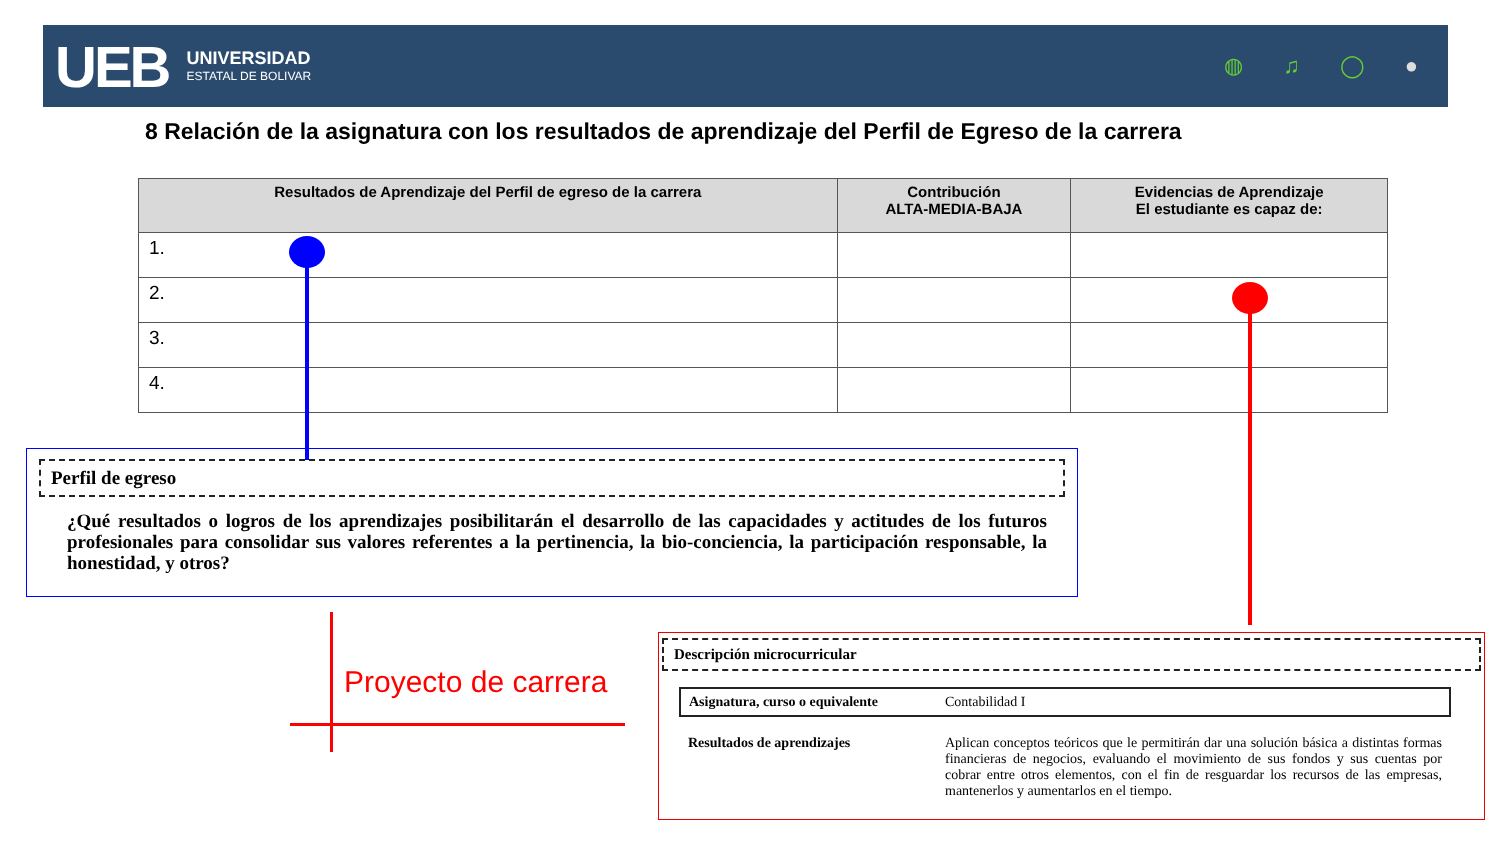UEB
UNIVERSIDAD
ESTATAL DE BOLIVAR
◍ ♫ ◯ ●
8 Relación de la asignatura con los resultados de aprendizaje del Perfil de Egreso de la carrera
| Resultados de Aprendizaje del Perfil de egreso de la carrera | Contribución ALTA-MEDIA-BAJA | Evidencias de Aprendizaje El estudiante es capaz de: |
| --- | --- | --- |
| 1. | | |
| 2. | | |
| 3. | | |
| 4. | | |
Perfil de egreso
¿Qué resultados o logros de los aprendizajes posibilitarán el desarrollo de las capacidades y actitudes de los futuros profesionales para consolidar sus valores referentes a la pertinencia, la bio-conciencia, la participación responsable, la honestidad, y otros?
Proyecto de carrera
Descripción microcurricular
| Asignatura, curso o equivalente | Contabilidad I |
| Resultados de aprendizajes | Aplican conceptos teóricos que le permitirán dar una solución básica a distintas formas financieras de negocios, evaluando el movimiento de sus fondos y sus cuentas por cobrar entre otros elementos, con el fin de resguardar los recursos de las empresas, mantenerlos y aumentarlos en el tiempo. |